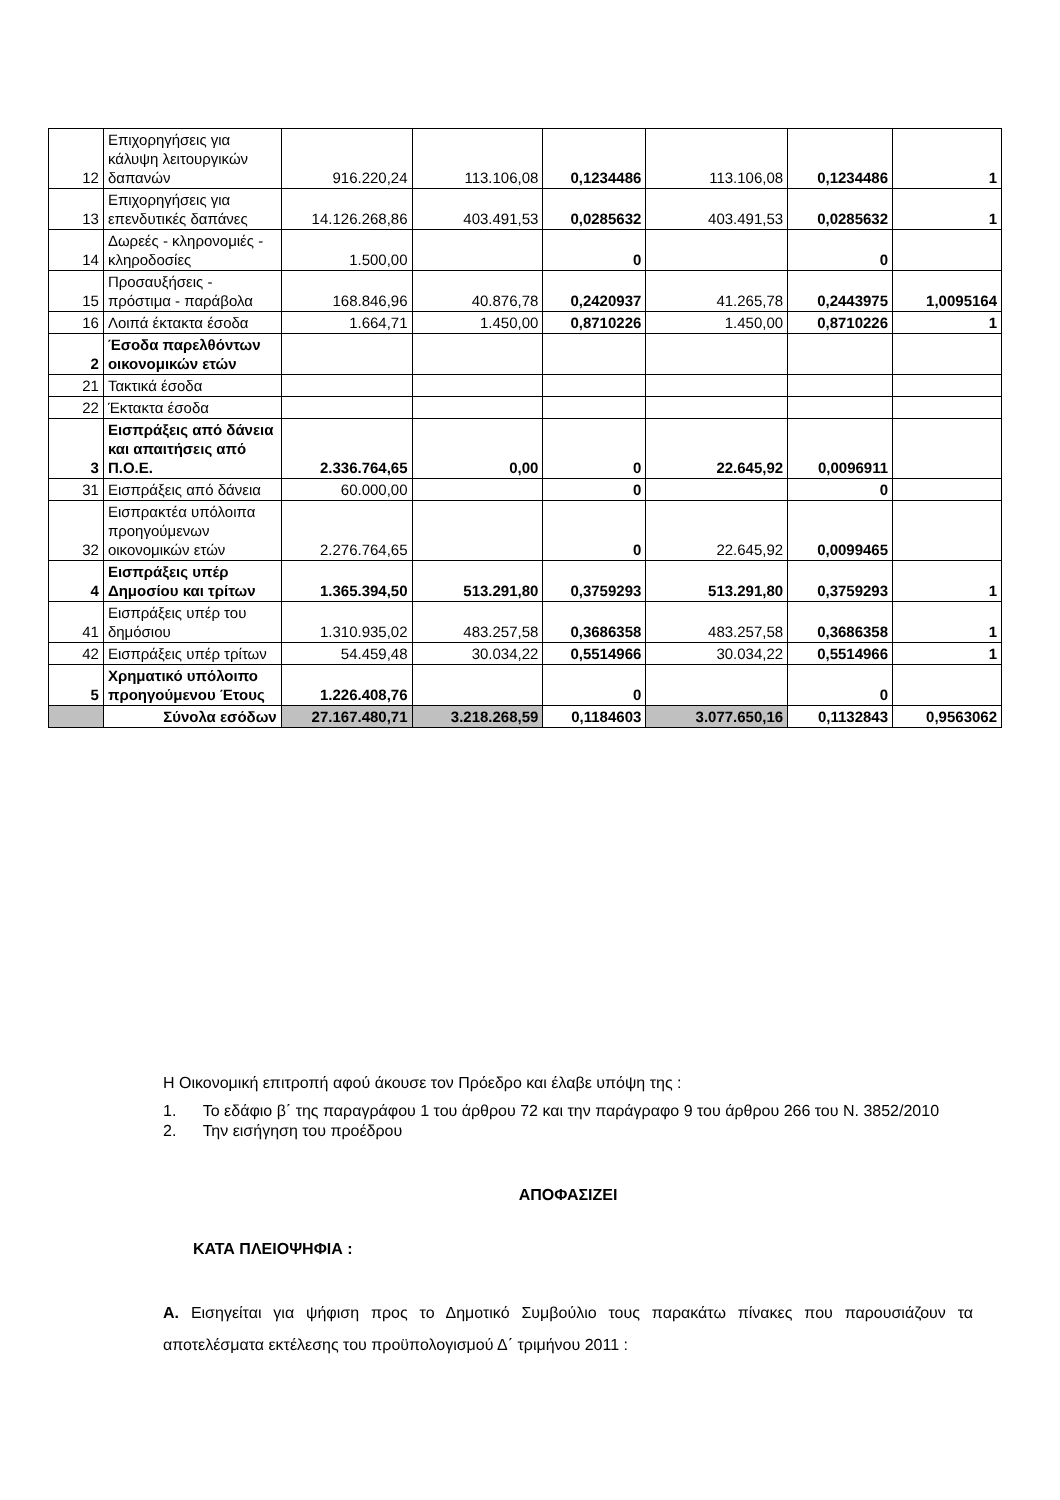| 12 | Επιχορηγήσεις για κάλυψη λειτουργικών δαπανών | 916.220,24 | 113.106,08 | 0,1234486 | 113.106,08 | 0,1234486 | 1 |
| 13 | Επιχορηγήσεις για επενδυτικές δαπάνες | 14.126.268,86 | 403.491,53 | 0,0285632 | 403.491,53 | 0,0285632 | 1 |
| 14 | Δωρεές - κληρονομιές - κληροδοσίες | 1.500,00 | | 0 | | 0 | |
| 15 | Προσαυξήσεις - πρόστιμα - παράβολα | 168.846,96 | 40.876,78 | 0,2420937 | 41.265,78 | 0,2443975 | 1,0095164 |
| 16 | Λοιπά έκτακτα έσοδα | 1.664,71 | 1.450,00 | 0,8710226 | 1.450,00 | 0,8710226 | 1 |
| 2 | Έσοδα παρελθόντων οικονομικών ετών | | | | | | |
| 21 | Τακτικά έσοδα | | | | | | |
| 22 | Έκτακτα έσοδα | | | | | | |
| 3 | Εισπράξεις από δάνεια και απαιτήσεις από Π.Ο.Ε. | 2.336.764,65 | 0,00 | 0 | 22.645,92 | 0,0096911 | |
| 31 | Εισπράξεις από δάνεια | 60.000,00 | | 0 | | 0 | |
| 32 | Εισπρακτέα υπόλοιπα προηγούμενων οικονομικών ετών | 2.276.764,65 | | 0 | 22.645,92 | 0,0099465 | |
| 4 | Εισπράξεις υπέρ Δημοσίου και τρίτων | 1.365.394,50 | 513.291,80 | 0,3759293 | 513.291,80 | 0,3759293 | 1 |
| 41 | Εισπράξεις υπέρ του δημόσιου | 1.310.935,02 | 483.257,58 | 0,3686358 | 483.257,58 | 0,3686358 | 1 |
| 42 | Εισπράξεις υπέρ τρίτων | 54.459,48 | 30.034,22 | 0,5514966 | 30.034,22 | 0,5514966 | 1 |
| 5 | Χρηματικό υπόλοιπο προηγούμενου Έτους | 1.226.408,76 | | 0 | | 0 | |
| | Σύνολα εσόδων | 27.167.480,71 | 3.218.268,59 | 0,1184603 | 3.077.650,16 | 0,1132843 | 0,9563062 |
Η Οικονομική επιτροπή αφού άκουσε τον Πρόεδρο και έλαβε υπόψη της :
1. Το εδάφιο β΄ της παραγράφου 1 του άρθρου 72 και την παράγραφο 9 του άρθρου 266 του Ν. 3852/2010
2. Την εισήγηση του προέδρου
ΑΠΟΦΑΣΙΖΕΙ
ΚΑΤΑ ΠΛΕΙΟΨΗΦΙΑ :
Α. Εισηγείται για ψήφιση προς το Δημοτικό Συμβούλιο τους παρακάτω πίνακες που παρουσιάζουν τα αποτελέσματα εκτέλεσης του προϋπολογισμού Δ΄ τριμήνου 2011 :